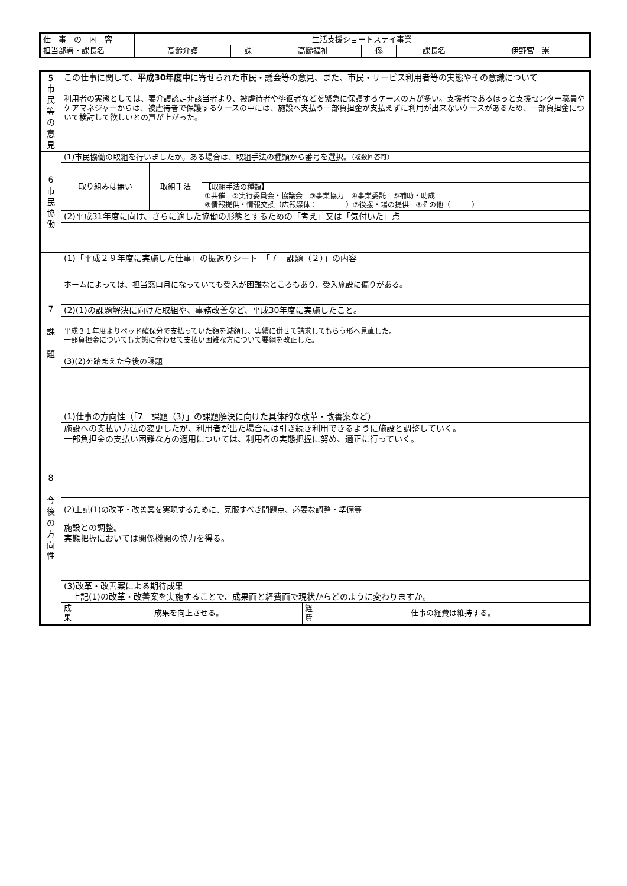| 仕 事 の 内 容 | 生活支援ショートステイ事業 | | | | | |
| 担当部署・課長名 | 高齢介護 | 課 | 高齢福祉 | 係 | 課長名 | 伊野宮 崇 |
| 5 市 民 等 の 意 見 | この仕事に関して、 平成30年度中 に寄せられた市民・議会等の意見、また、市民・サービス利用者等の実態やその意識について | | |
| | 利用者の実態としては、要介護認定非該当者より、被虐待者や徘徊者などを緊急に保護するケースの方が多い。支援者であるほっと支援センター職員やケアマネジャーからは、被虐待者で保護するケースの中には、施設へ支払う一部負担金が支払えずに利用が出来ないケースがあるため、一部負担金について検討して欲しいとの声が上がった。 | | |
| 6 市 民 協 働 | (1)市民協働の取組を行いましたか。ある場合は、取組手法の種類から番号を選択。 （複数回答可） | | |
| | 取り組みは無い | 取組手法 | |
| | | | 【取組手法の種類】 ①共催 ②実行委員会・協議会 ③事業協力 ④事業委託 ⑤補助・助成 ⑥情報提供・情報交換（広報媒体： ）⑦後援・場の提供 ⑧その他（ ） |
| | (2)平成31年度に向け、さらに適した協働の形態とするための「考え」又は「気付いた」点 | | |
| 7 課 題 | (1)「平成２９年度に実施した仕事」の振返りシート 「７ 課題（２）」の内容 | | |
| | ホームによっては、担当窓口月になっていても受入が困難なところもあり、受入施設に偏りがある。 | | |
| | (2)(1)の課題解決に向けた取組や、事務改善など、平成30年度に実施したこと。 | | |
| | 平成３１年度よりベッド確保分で支払っていた額を減額し、実績に併せて請求してもらう形へ見直した。 一部負担金についても実態に合わせて支払い困難な方について要綱を改正した。 | | |
| | (3)(2)を踏まえた今後の課題 | | |
| 8 今 後 の 方 向 性 | (1)仕事の方向性（「7 課題（3）」の課題解決に向けた具体的な改革・改善案など） | | |
| | 施設への支払い方法の変更したが、利用者が出た場合には引き続き利用できるように施設と調整していく。 一部負担金の支払い困難な方の適用については、利用者の実態把握に努め、適正に行っていく。 | | |
| | (2)上記(1)の改革・改善案を実現するために、克服すべき問題点、必要な調整・準備等 | | |
| | 施設との調整。 実態把握においては関係機関の協力を得る。 | | |
| | (3)改革・改善案による期待成果 上記(1)の改革・改善案を実施することで、成果面と経費面で現状からどのように変わりますか。 | | |
| | / 成 果 / 成果を向上させる。 / 経 費 / 仕事の経費は維持する。 / | | |